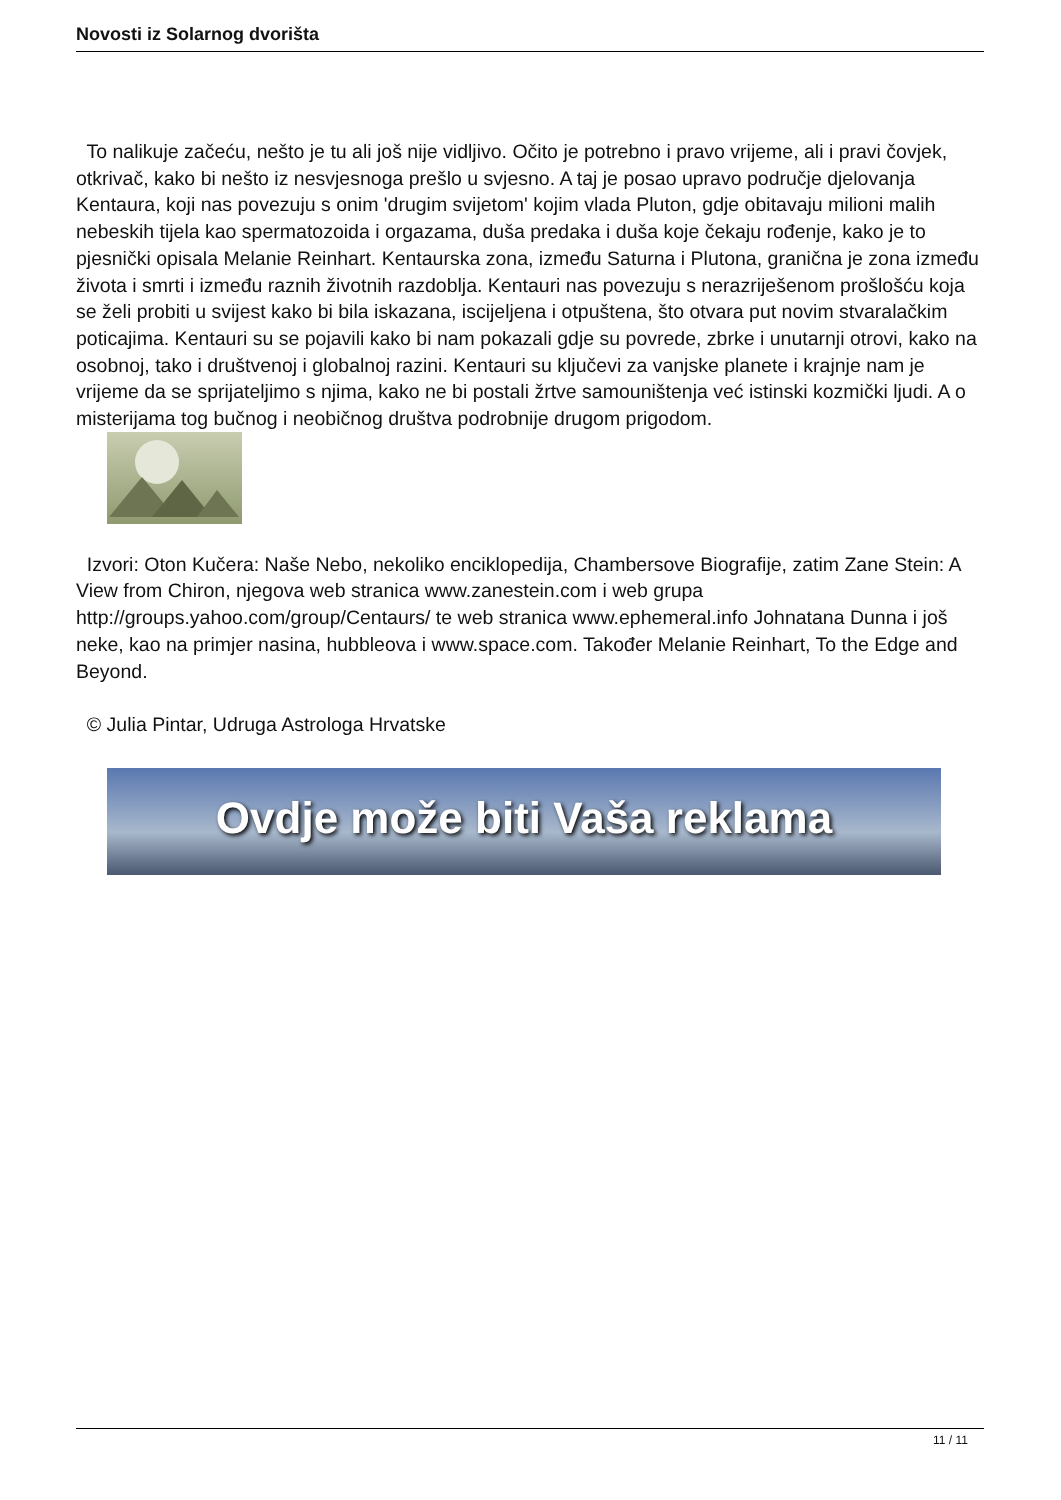Novosti iz Solarnog dvorišta
To nalikuje začeću, nešto je tu ali još nije vidljivo. Očito je potrebno i pravo vrijeme, ali i pravi čovjek, otkrivač, kako bi nešto iz nesvjesnoga prešlo u svjesno. A taj je posao upravo područje djelovanja Kentaura, koji nas povezuju s onim 'drugim svijetom' kojim vlada Pluton, gdje obitavaju milioni malih nebeskih tijela kao spermatozoida i orgazama, duša predaka i duša koje čekaju rođenje, kako je to pjesnički opisala Melanie Reinhart. Kentaurska zona, između Saturna i Plutona, granična je zona između života i smrti i između raznih životnih razdoblja. Kentauri nas povezuju s nerazriješenom prošlošću koja se želi probiti u svijest kako bi bila iskazana, iscijeljena i otpuštena, što otvara put novim stvaralačkim poticajima. Kentauri su se pojavili kako bi nam pokazali gdje su povrede, zbrke i unutarnji otrovi, kako na osobnoj, tako i društvenoj i globalnoj razini. Kentauri su ključevi za vanjske planete i krajnje nam je vrijeme da se sprijateljimo s njima, kako ne bi postali žrtve samouništenja već istinski kozmički ljudi. A o misterijama tog bučnog i neobičnog društva podrobnije drugom prigodom.
Izvori: Oton Kučera: Naše Nebo, nekoliko enciklopedija, Chambersove Biografije, zatim Zane Stein: A View from Chiron, njegova web stranica www.zanestein.com i web grupa http://groups.yahoo.com/group/Centaurs/ te web stranica www.ephemeral.info Johnatana Dunna i još neke, kao na primjer nasina, hubbleova i www.space.com. Također Melanie Reinhart, To the Edge and Beyond.
© Julia Pintar, Udruga Astrologa Hrvatske
Ovdje može biti Vaša reklama
11 / 11